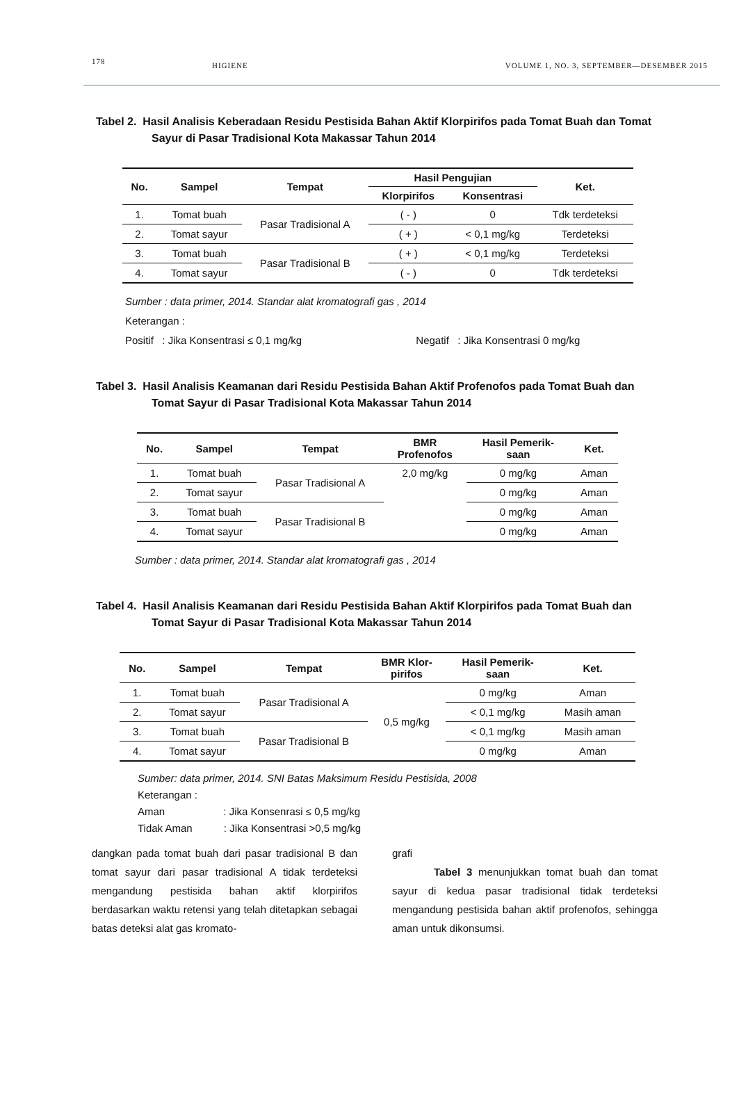178 HIGIENE VOLUME 1, NO. 3, SEPTEMBER—DESEMBER 2015
Tabel 2. Hasil Analisis Keberadaan Residu Pestisida Bahan Aktif Klorpirifos pada Tomat Buah dan Tomat Sayur di Pasar Tradisional Kota Makassar Tahun 2014
| No. | Sampel | Tempat | Hasil Pengujian | | Ket. |
| --- | --- | --- | --- | --- | --- |
| | | | Klorpirifos | Konsentrasi | |
| 1. | Tomat buah | Pasar Tradisional A | ( - ) | 0 | Tdk terdeteksi |
| 2. | Tomat sayur | | ( + ) | < 0,1 mg/kg | Terdeteksi |
| 3. | Tomat buah | Pasar Tradisional B | ( + ) | < 0,1 mg/kg | Terdeteksi |
| 4. | Tomat sayur | | ( - ) | 0 | Tdk terdeteksi |
Sumber : data primer, 2014. Standar alat kromatografi gas , 2014
Keterangan :
Positif : Jika Konsentrasi ≤ 0,1 mg/kg Negatif : Jika Konsentrasi 0 mg/kg
Tabel 3. Hasil Analisis Keamanan dari Residu Pestisida Bahan Aktif Profenofos pada Tomat Buah dan Tomat Sayur di Pasar Tradisional Kota Makassar Tahun 2014
| No. | Sampel | Tempat | BMR Profenofos | Hasil Pemerik- saan | Ket. |
| --- | --- | --- | --- | --- | --- |
| 1. | Tomat buah | Pasar Tradisional A | 2,0 mg/kg | 0 mg/kg | Aman |
| 2. | Tomat sayur | | | 0 mg/kg | Aman |
| 3. | Tomat buah | Pasar Tradisional B | | 0 mg/kg | Aman |
| 4. | Tomat sayur | | | 0 mg/kg | Aman |
Sumber : data primer, 2014. Standar alat kromatografi gas , 2014
Tabel 4. Hasil Analisis Keamanan dari Residu Pestisida Bahan Aktif Klorpirifos pada Tomat Buah dan Tomat Sayur di Pasar Tradisional Kota Makassar Tahun 2014
| No. | Sampel | Tempat | BMR Klor- pirifos | Hasil Pemerik- saan | Ket. |
| --- | --- | --- | --- | --- | --- |
| 1. | Tomat buah | Pasar Tradisional A | 0,5 mg/kg | 0 mg/kg | Aman |
| 2. | Tomat sayur | | | < 0,1 mg/kg | Masih aman |
| 3. | Tomat buah | Pasar Tradisional B | | < 0,1 mg/kg | Masih aman |
| 4. | Tomat sayur | | | 0 mg/kg | Aman |
Sumber: data primer, 2014. SNI Batas Maksimum Residu Pestisida, 2008
Keterangan :
Aman : Jika Konsenrasi ≤ 0,5 mg/kg
Tidak Aman : Jika Konsentrasi >0,5 mg/kg
dangkan pada tomat buah dari pasar tradisional B dan tomat sayur dari pasar tradisional A tidak terdeteksi mengandung pestisida bahan aktif klorpirifos berdasarkan waktu retensi yang telah ditetapkan sebagai batas deteksi alat gas kromato-
grafi
Tabel 3 menunjukkan tomat buah dan tomat sayur di kedua pasar tradisional tidak terdeteksi mengandung pestisida bahan aktif profenofos, sehingga aman untuk dikonsumsi.